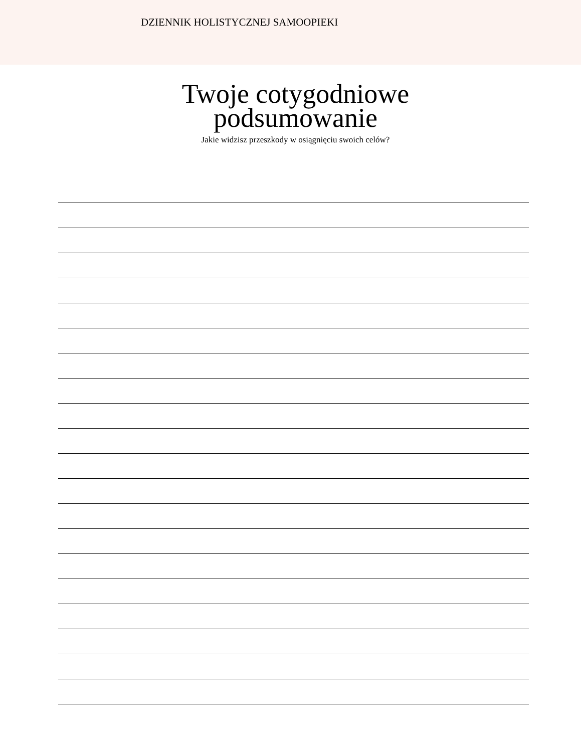DZIENNIK HOLISTYCZNEJ SAMOOPIEKI
Twoje cotygodniowe
podsumowanie
Jakie widzisz przeszkody w osiągnięciu swoich celów?